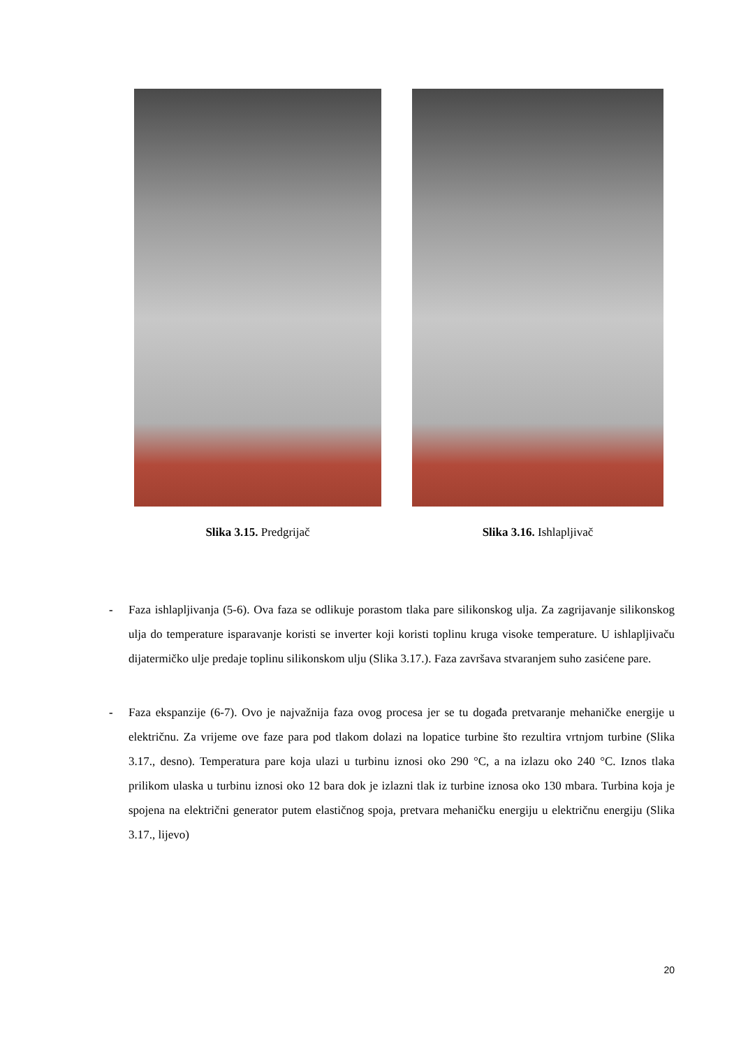Slika 3.15. Predgrijač Slika 3.16. Ishlapljivač
- Faza ishlapljivanja (5-6). Ova faza se odlikuje porastom tlaka pare silikonskog ulja. Za zagrijavanje silikonskog ulja do temperature isparavanje koristi se inverter koji koristi toplinu kruga visoke temperature. U ishlapljivaču dijatermičko ulje predaje toplinu silikonskom ulju (Slika 3.17.). Faza završava stvaranjem suho zasićene pare.
- Faza ekspanzije (6-7). Ovo je najvažnija faza ovog procesa jer se tu događa pretvaranje mehaničke energije u električnu. Za vrijeme ove faze para pod tlakom dolazi na lopatice turbine što rezultira vrtnjom turbine (Slika 3.17., desno). Temperatura pare koja ulazi u turbinu iznosi oko 290 °C, a na izlazu oko 240 °C. Iznos tlaka prilikom ulaska u turbinu iznosi oko 12 bara dok je izlazni tlak iz turbine iznosa oko 130 mbara. Turbina koja je spojena na električni generator putem elastičnog spoja, pretvara mehaničku energiju u električnu energiju (Slika 3.17., lijevo)
20